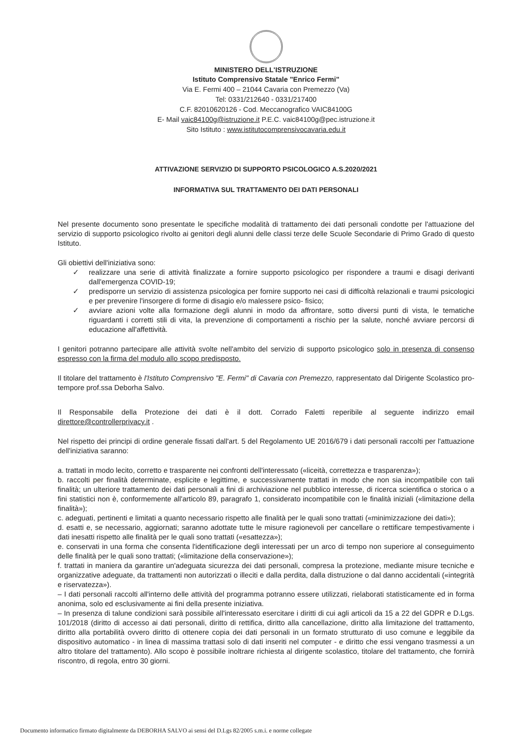MINISTERO DELL'ISTRUZIONE
Istituto Comprensivo Statale "Enrico Fermi"
Via E. Fermi 400 – 21044 Cavaria con Premezzo (Va)
Tel: 0331/212640 - 0331/217400
C.F. 82010620126 - Cod. Meccanografico VAIC84100G
E- Mail vaic84100g@istruzione.it P.E.C. vaic84100g@pec.istruzione.it
Sito Istituto : www.istitutocomprensivocavaria.edu.it
ATTIVAZIONE SERVIZIO DI SUPPORTO PSICOLOGICO A.S.2020/2021
INFORMATIVA SUL TRATTAMENTO DEI DATI PERSONALI
Nel presente documento sono presentate le specifiche modalità di trattamento dei dati personali condotte per l'attuazione del servizio di supporto psicologico rivolto ai genitori degli alunni delle classi terze delle Scuole Secondarie di Primo Grado di questo Istituto.
Gli obiettivi dell'iniziativa sono:
✓ realizzare una serie di attività finalizzate a fornire supporto psicologico per rispondere a traumi e disagi derivanti dall'emergenza COVID-19;
✓ predisporre un servizio di assistenza psicologica per fornire supporto nei casi di difficoltà relazionali e traumi psicologici e per prevenire l'insorgere di forme di disagio e/o malessere psico- fisico;
✓ avviare azioni volte alla formazione degli alunni in modo da affrontare, sotto diversi punti di vista, le tematiche riguardanti i corretti stili di vita, la prevenzione di comportamenti a rischio per la salute, nonché avviare percorsi di educazione all'affettività.
I genitori potranno partecipare alle attività svolte nell'ambito del servizio di supporto psicologico solo in presenza di consenso espresso con la firma del modulo allo scopo predisposto.
Il titolare del trattamento è l'Istituto Comprensivo "E. Fermi" di Cavaria con Premezzo, rappresentato dal Dirigente Scolastico pro-tempore prof.ssa Deborha Salvo.
Il Responsabile della Protezione dei dati è il dott. Corrado Faletti reperibile al seguente indirizzo email direttore@controllerprivacy.it .
Nel rispetto dei principi di ordine generale fissati dall'art. 5 del Regolamento UE 2016/679 i dati personali raccolti per l'attuazione dell'iniziativa saranno:
a. trattati in modo lecito, corretto e trasparente nei confronti dell'interessato («liceità, correttezza e trasparenza»);
b. raccolti per finalità determinate, esplicite e legittime, e successivamente trattati in modo che non sia incompatibile con tali finalità; un ulteriore trattamento dei dati personali a fini di archiviazione nel pubblico interesse, di ricerca scientifica o storica o a fini statistici non è, conformemente all'articolo 89, paragrafo 1, considerato incompatibile con le finalità iniziali («limitazione della finalità»);
c. adeguati, pertinenti e limitati a quanto necessario rispetto alle finalità per le quali sono trattati («minimizzazione dei dati»);
d. esatti e, se necessario, aggiornati; saranno adottate tutte le misure ragionevoli per cancellare o rettificare tempestivamente i dati inesatti rispetto alle finalità per le quali sono trattati («esattezza»);
e. conservati in una forma che consenta l'identificazione degli interessati per un arco di tempo non superiore al conseguimento delle finalità per le quali sono trattati; («limitazione della conservazione»);
f. trattati in maniera da garantire un'adeguata sicurezza dei dati personali, compresa la protezione, mediante misure tecniche e organizzative adeguate, da trattamenti non autorizzati o illeciti e dalla perdita, dalla distruzione o dal danno accidentali («integrità e riservatezza»).
– I dati personali raccolti all'interno delle attività del programma potranno essere utilizzati, rielaborati statisticamente ed in forma anonima, solo ed esclusivamente ai fini della presente iniziativa.
– In presenza di talune condizioni sarà possibile all'interessato esercitare i diritti di cui agli articoli da 15 a 22 del GDPR e D.Lgs. 101/2018 (diritto di accesso ai dati personali, diritto di rettifica, diritto alla cancellazione, diritto alla limitazione del trattamento, diritto alla portabilità ovvero diritto di ottenere copia dei dati personali in un formato strutturato di uso comune e leggibile da dispositivo automatico - in linea di massima trattasi solo di dati inseriti nel computer - e diritto che essi vengano trasmessi a un altro titolare del trattamento). Allo scopo è possibile inoltrare richiesta al dirigente scolastico, titolare del trattamento, che fornirà riscontro, di regola, entro 30 giorni.
Documento informatico firmato digitalmente da DEBORHA SALVO ai sensi del D.Lgs 82/2005 s.m.i. e norme collegate